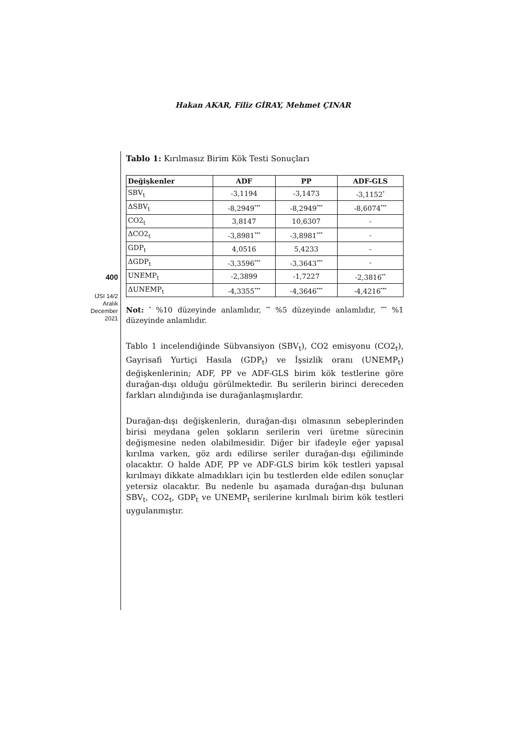Hakan AKAR, Filiz GİRAY, Mehmet ÇINAR
400
IJSI 14/2
Aralık
December
2021
Tablo 1: Kırılmasız Birim Kök Testi Sonuçları
| Değişkenler | ADF | PP | ADF-GLS |
| --- | --- | --- | --- |
| SBV<sub>t</sub> | -3,1194 | -3,1473 | -3,1152<sup>*</sup> |
| ΔSBV<sub>t</sub> | -8,2949<sup>***</sup> | -8,2949<sup>***</sup> | -8,6074<sup>***</sup> |
| CO2<sub>t</sub> | 3,8147 | 10,6307 | - |
| ΔCO2<sub>t</sub> | -3,8981<sup>***</sup> | -3,8981<sup>***</sup> | - |
| GDP<sub>t</sub> | 4,0516 | 5,4233 | - |
| ΔGDP<sub>t</sub> | -3,3596<sup>***</sup> | -3,3643<sup>***</sup> | - |
| UNEMP<sub>t</sub> | -2,3899 | -1,7227 | -2,3816<sup>**</sup> |
| ΔUNEMP<sub>t</sub> | -4,3355<sup>***</sup> | -4,3646<sup>***</sup> | -4,4216<sup>***</sup> |
Not: <sup>*</sup> %10 düzeyinde anlamlıdır, <sup>**</sup> %5 düzeyinde anlamlıdır, <sup>***</sup> %1 düzeyinde anlamlıdır.
Tablo 1 incelendiğinde Sübvansiyon (SBV<sub>t</sub>), CO2 emisyonu (CO2<sub>t</sub>), Gayrisafi Yurtiçi Hasıla (GDP<sub>t</sub>) ve İşsizlik oranı (UNEMP<sub>t</sub>) değişkenlerinin; ADF, PP ve ADF-GLS birim kök testlerine göre durağan-dışı olduğu görülmektedir. Bu serilerin birinci dereceden farkları alındığında ise durağanlaşmışlardır.
Durağan-dışı değişkenlerin, durağan-dışı olmasının sebeplerinden birisi meydana gelen şokların serilerin veri üretme sürecinin değişmesine neden olabilmesidir. Diğer bir ifadeyle eğer yapısal kırılma varken, göz ardı edilirse seriler durağan-dışı eğiliminde olacaktır. O halde ADF, PP ve ADF-GLS birim kök testleri yapısal kırılmayı dikkate almadıkları için bu testlerden elde edilen sonuçlar yetersiz olacaktır. Bu nedenle bu aşamada durağan-dışı bulunan SBV<sub>t</sub>, CO2<sub>t</sub>, GDP<sub>t</sub> ve UNEMP<sub>t</sub> serilerine kırılmalı birim kök testleri uygulanmıştır.